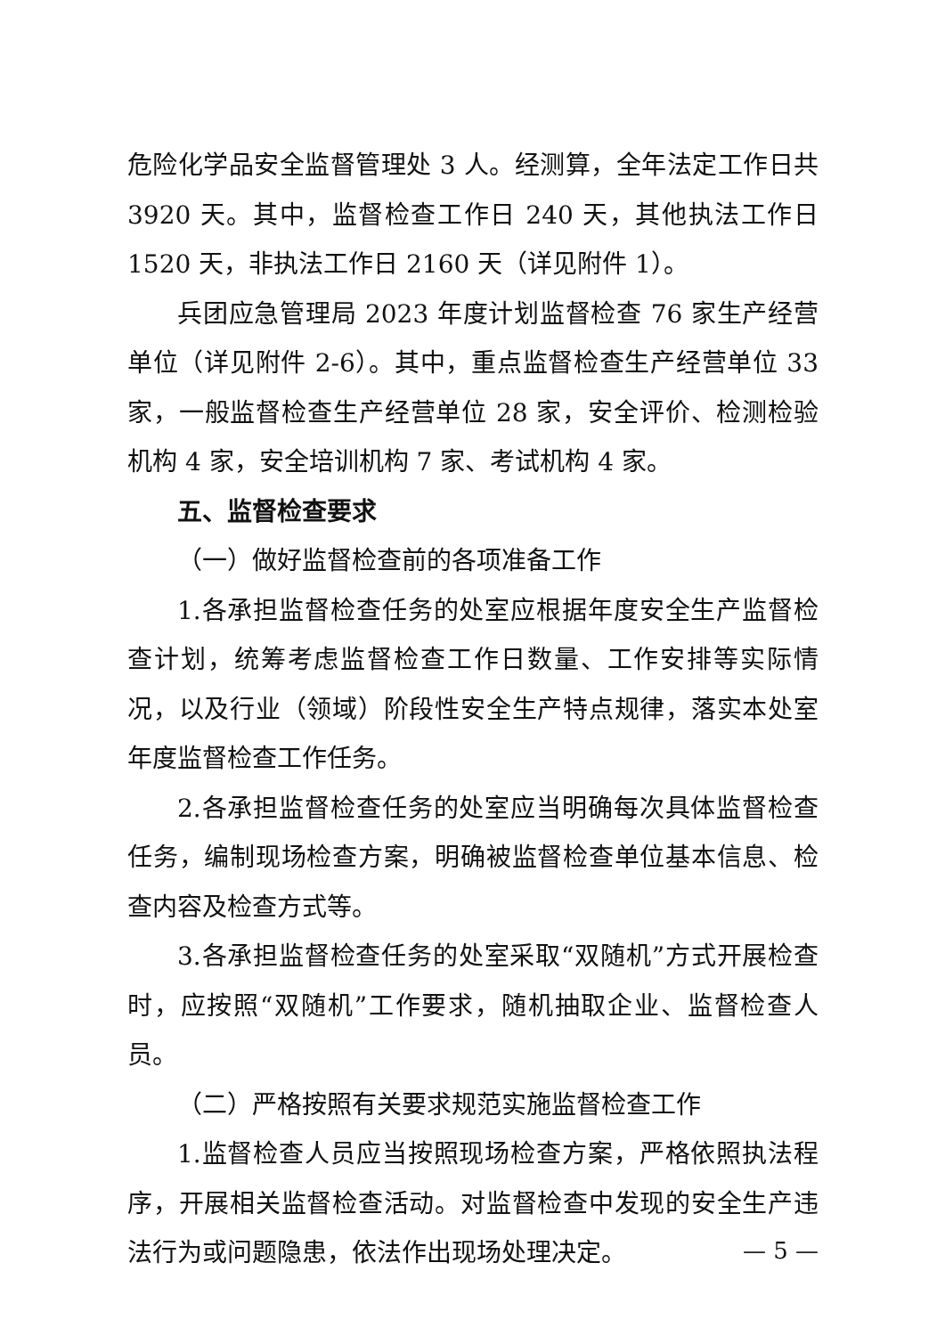危险化学品安全监督管理处 3 人。经测算，全年法定工作日共 3920 天。其中，监督检查工作日 240 天，其他执法工作日 1520 天，非执法工作日 2160 天（详见附件 1）。
兵团应急管理局 2023 年度计划监督检查 76 家生产经营单位（详见附件 2-6）。其中，重点监督检查生产经营单位 33 家，一般监督检查生产经营单位 28 家，安全评价、检测检验机构 4 家，安全培训机构 7 家、考试机构 4 家。
五、监督检查要求
（一）做好监督检查前的各项准备工作
1.各承担监督检查任务的处室应根据年度安全生产监督检查计划，统筹考虑监督检查工作日数量、工作安排等实际情况，以及行业（领域）阶段性安全生产特点规律，落实本处室年度监督检查工作任务。
2.各承担监督检查任务的处室应当明确每次具体监督检查任务，编制现场检查方案，明确被监督检查单位基本信息、检查内容及检查方式等。
3.各承担监督检查任务的处室采取“双随机”方式开展检查时，应按照“双随机”工作要求，随机抽取企业、监督检查人员。
（二）严格按照有关要求规范实施监督检查工作
1.监督检查人员应当按照现场检查方案，严格依照执法程序，开展相关监督检查活动。对监督检查中发现的安全生产违法行为或问题隐患，依法作出现场处理决定。
— 5 —